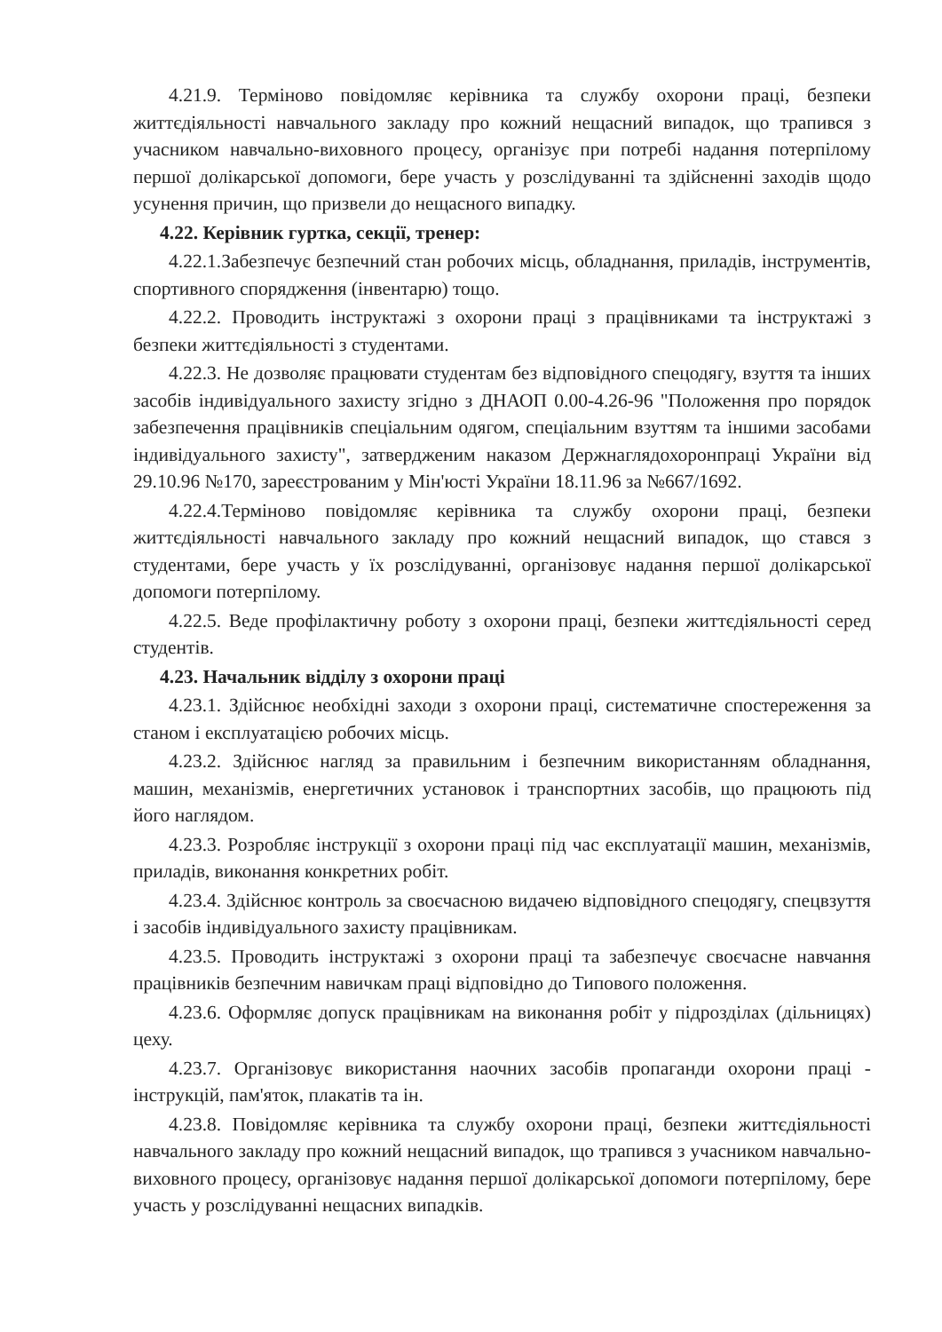4.21.9. Терміново повідомляє керівника та службу охорони праці, безпеки життєдіяльності навчального закладу про кожний нещасний випадок, що трапився з учасником навчально-виховного процесу, організує при потребі надання потерпілому першої долікарської допомоги, бере участь у розслідуванні та здійсненні заходів щодо усунення причин, що призвели до нещасного випадку.
4.22. Керівник гуртка, секції, тренер:
4.22.1.Забезпечує безпечний стан робочих місць, обладнання, приладів, інструментів, спортивного спорядження (інвентарю) тощо.
4.22.2. Проводить інструктажі з охорони праці з працівниками та інструктажі з безпеки життєдіяльності з студентами.
4.22.3. Не дозволяє працювати студентам без відповідного спецодягу, взуття та інших засобів індивідуального захисту згідно з ДНАОП 0.00-4.26-96 "Положення про порядок забезпечення працівників спеціальним одягом, спеціальним взуттям та іншими засобами індивідуального захисту", затвердженим наказом Держнаглядохоронпраці України від 29.10.96 №170, зареєстрованим у Мін'юсті України 18.11.96 за №667/1692.
4.22.4.Терміново повідомляє керівника та службу охорони праці, безпеки життєдіяльності навчального закладу про кожний нещасний випадок, що стався з студентами, бере участь у їх розслідуванні, організовує надання першої долікарської допомоги потерпілому.
4.22.5. Веде профілактичну роботу з охорони праці, безпеки життєдіяльності серед студентів.
4.23. Начальник відділу з охорони праці
4.23.1. Здійснює необхідні заходи з охорони праці, систематичне спостереження за станом і експлуатацією робочих місць.
4.23.2. Здійснює нагляд за правильним і безпечним використанням обладнання, машин, механізмів, енергетичних установок і транспортних засобів, що працюють під його наглядом.
4.23.3. Розробляє інструкції з охорони праці під час експлуатації машин, механізмів, приладів, виконання конкретних робіт.
4.23.4. Здійснює контроль за своєчасною видачею відповідного спецодягу, спецвзуття і засобів індивідуального захисту працівникам.
4.23.5. Проводить інструктажі з охорони праці та забезпечує своєчасне навчання працівників безпечним навичкам праці відповідно до Типового положення.
4.23.6. Оформляє допуск працівникам на виконання робіт у підрозділах (дільницях) цеху.
4.23.7. Організовує використання наочних засобів пропаганди охорони праці - інструкцій, пам'яток, плакатів та ін.
4.23.8. Повідомляє керівника та службу охорони праці, безпеки життєдіяльності навчального закладу про кожний нещасний випадок, що трапився з учасником навчально-виховного процесу, організовує надання першої долікарської допомоги потерпілому, бере участь у розслідуванні нещасних випадків.